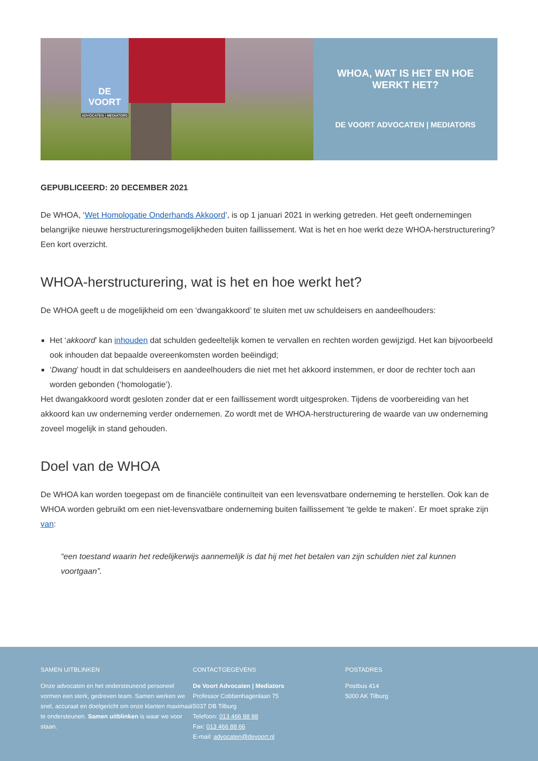DE VOORT
ADVOCATEN | MEDIATORS
WHOA, WAT IS HET EN HOE WERKT HET?
DE VOORT ADVOCATEN | MEDIATORS
GEPUBLICEERD: 20 DECEMBER 2021
De WHOA, ‘Wet Homologatie Onderhands Akkoord’, is op 1 januari 2021 in werking getreden. Het geeft ondernemingen belangrijke nieuwe herstructureringsmogelijkheden buiten faillissement. Wat is het en hoe werkt deze WHOA-herstructurering? Een kort overzicht.
WHOA-herstructurering, wat is het en hoe werkt het?
De WHOA geeft u de mogelijkheid om een ‘dwangakkoord’ te sluiten met uw schuldeisers en aandeelhouders:
Het ‘akkoord’ kan inhouden dat schulden gedeeltelijk komen te vervallen en rechten worden gewijzigd. Het kan bijvoorbeeld ook inhouden dat bepaalde overeenkomsten worden beëindigd;
‘Dwang’ houdt in dat schuldeisers en aandeelhouders die niet met het akkoord instemmen, er door de rechter toch aan worden gebonden (‘homologatie’).
Het dwangakkoord wordt gesloten zonder dat er een faillissement wordt uitgesproken. Tijdens de voorbereiding van het akkoord kan uw onderneming verder ondernemen. Zo wordt met de WHOA-herstructurering de waarde van uw onderneming zoveel mogelijk in stand gehouden.
Doel van de WHOA
De WHOA kan worden toegepast om de financiële continuïteit van een levensvatbare onderneming te herstellen. Ook kan de WHOA worden gebruikt om een niet-levensvatbare onderneming buiten faillissement ‘te gelde te maken’. Er moet sprake zijn van:
“een toestand waarin het redelijkerwijs aannemelijk is dat hij met het betalen van zijn schulden niet zal kunnen voortgaan”.
SAMEN UITBLINKEN
Onze advocaten en het ondersteunend personeel vormen een sterk, gedreven team. Samen werken we snel, accuraat en doelgericht om onze klanten maximaal te ondersteunen. Samen uitblinken is waar we voor staan.
CONTACTGEGEVENS
De Voort Advocaten | Mediators
Professor Cobbenhagenlaan 75
5037 DB Tilburg
Telefoon: 013 466 88 88
Fax: 013 466 88 66
E-mail: advocaten@devoort.nl
POSTADRES
Postbus 414
5000 AK Tilburg